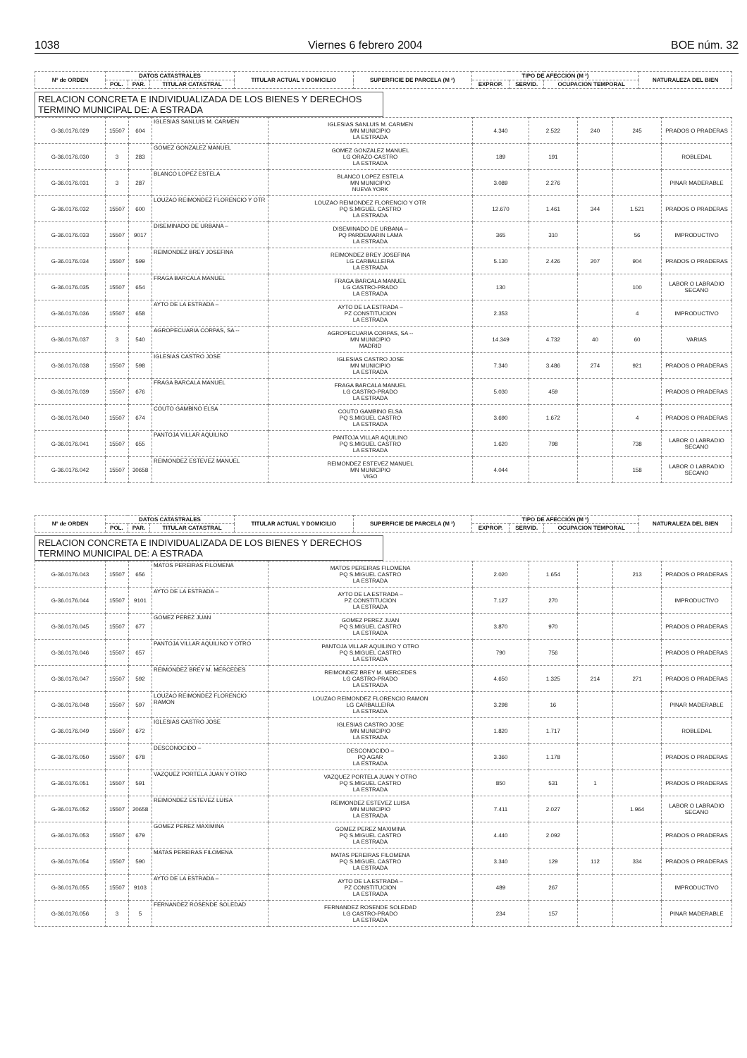1038 Viernes 6 febrero 2004 BOE núm. 32
| Nº de ORDEN | DATOS CATASTRALES | | | TITULAR ACTUAL Y DOMICILIO | SUPERFICIE DE PARCELA (M ²) | TIPO DE AFECCIÓN (M ²) | | | NATURALEZA DEL BIEN |
| --- | --- | --- | --- | --- | --- | --- | --- | --- | --- |
| | POL. | PAR. | TITULAR CATASTRAL | | | EXPROP. | SERVID. | OCUPACION TEMPORAL | |
RELACION CONCRETA E INDIVIDUALIZADA DE LOS BIENES Y DERECHOS
TERMINO MUNICIPAL DE: A ESTRADA
| G-36.0176.029 | 15507 | 604 | IGLESIAS SANLUIS M. CARMEN | IGLESIAS SANLUIS M. CARMEN MN MUNICIPIO LA ESTRADA | 4.340 | 2.522 | 240 | 245 | PRADOS O PRADERAS |
| G-36.0176.030 | 3 | 283 | GOMEZ GONZALEZ MANUEL | GOMEZ GONZALEZ MANUEL LG ORAZO-CASTRO LA ESTRADA | 189 | 191 | | | ROBLEDAL |
| G-36.0176.031 | 3 | 287 | BLANCO LOPEZ ESTELA | BLANCO LOPEZ ESTELA MN MUNICIPIO NUEVA YORK | 3.089 | 2.276 | | | PINAR MADERABLE |
| G-36.0176.032 | 15507 | 600 | LOUZAO REIMONDEZ FLORENCIO Y OTR | LOUZAO REIMONDEZ FLORENCIO Y OTR PQ S.MIGUEL CASTRO LA ESTRADA | 12.670 | 1.461 | 344 | 1.521 | PRADOS O PRADERAS |
| G-36.0176.033 | 15507 | 9017 | DISEMINADO DE URBANA – | DISEMINADO DE URBANA – PQ PARDEMARIN LAMA LA ESTRADA | 365 | 310 | | 56 | IMPRODUCTIVO |
| G-36.0176.034 | 15507 | 599 | REIMONDEZ BREY JOSEFINA | REIMONDEZ BREY JOSEFINA LG CARBALLEIRA LA ESTRADA | 5.130 | 2.426 | 207 | 904 | PRADOS O PRADERAS |
| G-36.0176.035 | 15507 | 654 | FRAGA BARCALA MANUEL | FRAGA BARCALA MANUEL LG CASTRO-PRADO LA ESTRADA | 130 | | | 100 | LABOR O LABRADIO SECANO |
| G-36.0176.036 | 15507 | 658 | AYTO DE LA ESTRADA – | AYTO DE LA ESTRADA – PZ CONSTITUCION LA ESTRADA | 2.353 | | | 4 | IMPRODUCTIVO |
| G-36.0176.037 | 3 | 540 | AGROPECUARIA CORPAS, SA -- | AGROPECUARIA CORPAS, SA -- MN MUNICIPIO MADRID | 14.349 | 4.732 | 40 | 60 | VARIAS |
| G-36.0176.038 | 15507 | 598 | IGLESIAS CASTRO JOSE | IGLESIAS CASTRO JOSE MN MUNICIPIO LA ESTRADA | 7.340 | 3.486 | 274 | 921 | PRADOS O PRADERAS |
| G-36.0176.039 | 15507 | 676 | FRAGA BARCALA MANUEL | FRAGA BARCALA MANUEL LG CASTRO-PRADO LA ESTRADA | 5.030 | 459 | | | PRADOS O PRADERAS |
| G-36.0176.040 | 15507 | 674 | COUTO GAMBINO ELSA | COUTO GAMBINO ELSA PQ S.MIGUEL CASTRO LA ESTRADA | 3.690 | 1.672 | | 4 | PRADOS O PRADERAS |
| G-36.0176.041 | 15507 | 655 | PANTOJA VILLAR AQUILINO | PANTOJA VILLAR AQUILINO PQ S.MIGUEL CASTRO LA ESTRADA | 1.620 | 798 | | 738 | LABOR O LABRADIO SECANO |
| G-36.0176.042 | 15507 | 30658 | REIMONDEZ ESTEVEZ MANUEL | REIMONDEZ ESTEVEZ MANUEL MN MUNICIPIO VIGO | 4.044 | | | 158 | LABOR O LABRADIO SECANO |
| Nº de ORDEN | DATOS CATASTRALES | | | TITULAR ACTUAL Y DOMICILIO | SUPERFICIE DE PARCELA (M ²) | TIPO DE AFECCIÓN (M ²) | | | NATURALEZA DEL BIEN |
| --- | --- | --- | --- | --- | --- | --- | --- | --- | --- |
| | POL. | PAR. | TITULAR CATASTRAL | | | EXPROP. | SERVID. | OCUPACION TEMPORAL | |
RELACION CONCRETA E INDIVIDUALIZADA DE LOS BIENES Y DERECHOS
TERMINO MUNICIPAL DE: A ESTRADA
| G-36.0176.043 | 15507 | 656 | MATOS PEREIRAS FILOMENA | MATOS PEREIRAS FILOMENA PQ S.MIGUEL CASTRO LA ESTRADA | 2.020 | 1.654 | | 213 | PRADOS O PRADERAS |
| G-36.0176.044 | 15507 | 9101 | AYTO DE LA ESTRADA – | AYTO DE LA ESTRADA – PZ CONSTITUCION LA ESTRADA | 7.127 | 270 | | | IMPRODUCTIVO |
| G-36.0176.045 | 15507 | 677 | GOMEZ PEREZ JUAN | GOMEZ PEREZ JUAN PQ S.MIGUEL CASTRO LA ESTRADA | 3.870 | 970 | | | PRADOS O PRADERAS |
| G-36.0176.046 | 15507 | 657 | PANTOJA VILLAR AQUILINO Y OTRO | PANTOJA VILLAR AQUILINO Y OTRO PQ S.MIGUEL CASTRO LA ESTRADA | 790 | 756 | | | PRADOS O PRADERAS |
| G-36.0176.047 | 15507 | 592 | REIMONDEZ BREY M. MERCEDES | REIMONDEZ BREY M. MERCEDES LG CASTRO-PRADO LA ESTRADA | 4.650 | 1.325 | 214 | 271 | PRADOS O PRADERAS |
| G-36.0176.048 | 15507 | 597 | LOUZAO REIMONDEZ FLORENCIO RAMON | LOUZAO REIMONDEZ FLORENCIO RAMON LG CARBALLEIRA LA ESTRADA | 3.298 | 16 | | | PINAR MADERABLE |
| G-36.0176.049 | 15507 | 672 | IGLESIAS CASTRO JOSE | IGLESIAS CASTRO JOSE MN MUNICIPIO LA ESTRADA | 1.820 | 1.717 | | | ROBLEDAL |
| G-36.0176.050 | 15507 | 678 | DESCONOCIDO – | DESCONOCIDO – PQ AGAR LA ESTRADA | 3.360 | 1.178 | | | PRADOS O PRADERAS |
| G-36.0176.051 | 15507 | 591 | VAZQUEZ PORTELA JUAN Y OTRO | VAZQUEZ PORTELA JUAN Y OTRO PQ S.MIGUEL CASTRO LA ESTRADA | 850 | 531 | 1 | | PRADOS O PRADERAS |
| G-36.0176.052 | 15507 | 20658 | REIMONDEZ ESTEVEZ LUISA | REIMONDEZ ESTEVEZ LUISA MN MUNICIPIO LA ESTRADA | 7.411 | 2.027 | | 1.964 | LABOR O LABRADIO SECANO |
| G-36.0176.053 | 15507 | 679 | GOMEZ PEREZ MAXIMINA | GOMEZ PEREZ MAXIMINA PQ S.MIGUEL CASTRO LA ESTRADA | 4.440 | 2.092 | | | PRADOS O PRADERAS |
| G-36.0176.054 | 15507 | 590 | MATAS PEREIRAS FILOMENA | MATAS PEREIRAS FILOMENA PQ S.MIGUEL CASTRO LA ESTRADA | 3.340 | 129 | 112 | 334 | PRADOS O PRADERAS |
| G-36.0176.055 | 15507 | 9103 | AYTO DE LA ESTRADA – | AYTO DE LA ESTRADA – PZ CONSTITUCION LA ESTRADA | 489 | 267 | | | IMPRODUCTIVO |
| G-36.0176.056 | 3 | 5 | FERNANDEZ ROSENDE SOLEDAD | FERNANDEZ ROSENDE SOLEDAD LG CASTRO-PRADO LA ESTRADA | 234 | 157 | | | PINAR MADERABLE |